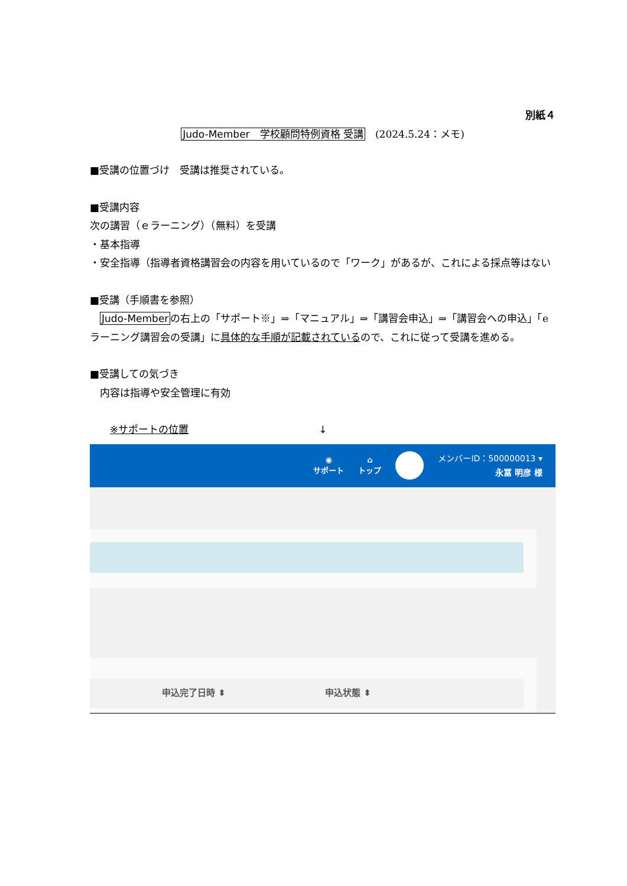別紙４
Judo-Member　学校顧問特例資格 受講　(2024.5.24：メモ)
■受講の位置づけ　受講は推奨されている。
■受講内容
次の講習（ｅラーニング）（無料）を受講
・基本指導
・安全指導（指導者資格講習会の内容を用いているので「ワーク」があるが、これによる採点等はない
■受講（手順書を参照）
　Judo-Memberの右上の「サポート※」⇒「マニュアル」⇒「講習会申込」⇒「講習会への申込」「e ラーニング講習会の受講」に具体的な手順が記載されているので、これに従って受講を進める。
■受講しての気づき
　内容は指導や安全管理に有効
　　※サポートの位置 ↓
◉
サポート
⌂
トップ
メンバーID：500000013 ▾
永冨 明彦 様
申込完了日時 ⬍ 申込状態 ⬍